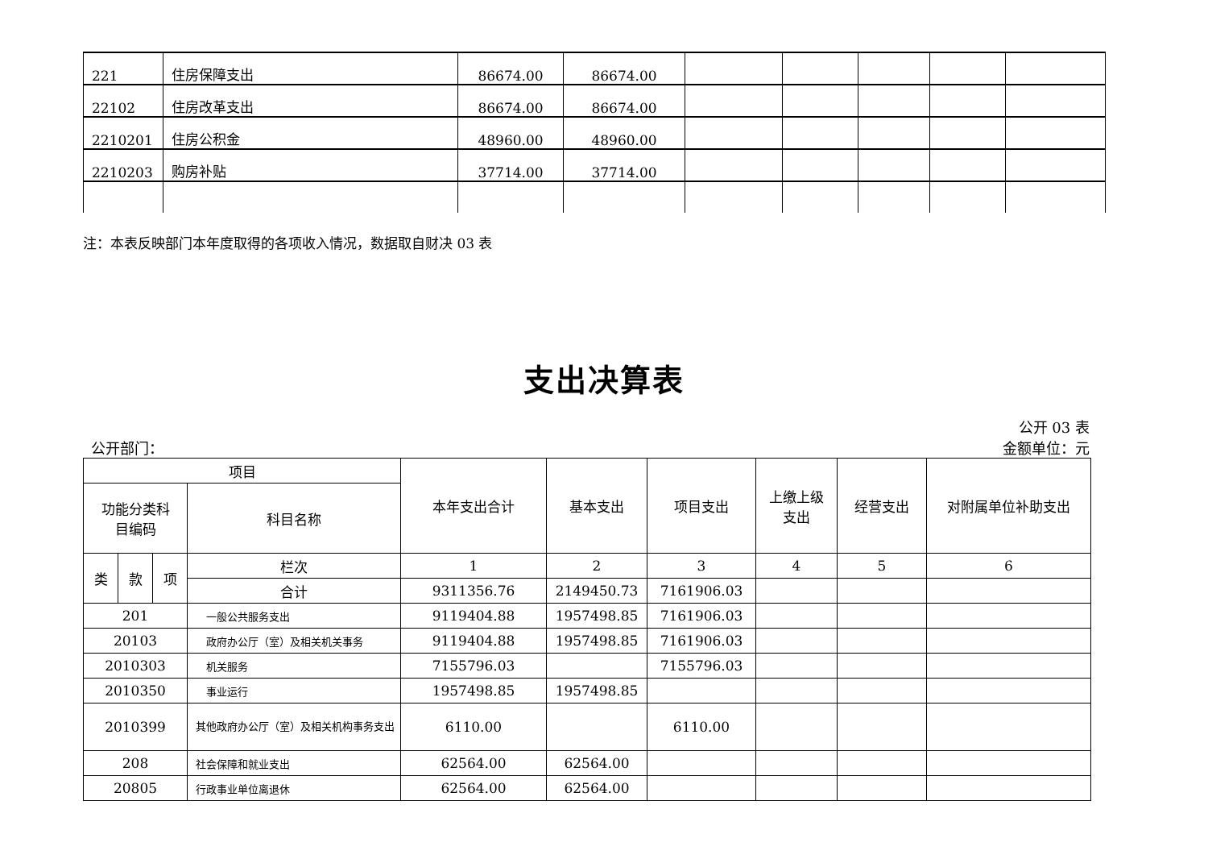| 221 | 住房保障支出 | 86674.00 | 86674.00 | | | | | |
| 22102 | 住房改革支出 | 86674.00 | 86674.00 | | | | | |
| 2210201 | 住房公积金 | 48960.00 | 48960.00 | | | | | |
| 2210203 | 购房补贴 | 37714.00 | 37714.00 | | | | | |
注：本表反映部门本年度取得的各项收入情况，数据取自财决 03 表
支出决算表
公开 03 表
公开部门： 金额单位：元
| 项目 | | | | 本年支出合计 | 基本支出 | 项目支出 | 上缴上级 支出 | 经营支出 | 对附属单位补助支出 |
| --- | --- | --- | --- | --- | --- | --- | --- | --- | --- |
| 功能分类科 目编码 | | | 科目名称 | | | | | | |
| 类 | 款 | 项 | 栏次 | 1 | 2 | 3 | 4 | 5 | 6 |
| | | | 合计 | 9311356.76 | 2149450.73 | 7161906.03 | | | |
| 201 | | | 一般公共服务支出 | 9119404.88 | 1957498.85 | 7161906.03 | | | |
| 20103 | | | 政府办公厅（室）及相关机关事务 | 9119404.88 | 1957498.85 | 7161906.03 | | | |
| 2010303 | | | 机关服务 | 7155796.03 | | 7155796.03 | | | |
| 2010350 | | | 事业运行 | 1957498.85 | 1957498.85 | | | | |
| 2010399 | | | 其他政府办公厅（室）及相关机构事务支出 | 6110.00 | | 6110.00 | | | |
| 208 | | | 社会保障和就业支出 | 62564.00 | 62564.00 | | | | |
| 20805 | | | 行政事业单位离退休 | 62564.00 | 62564.00 | | | | |